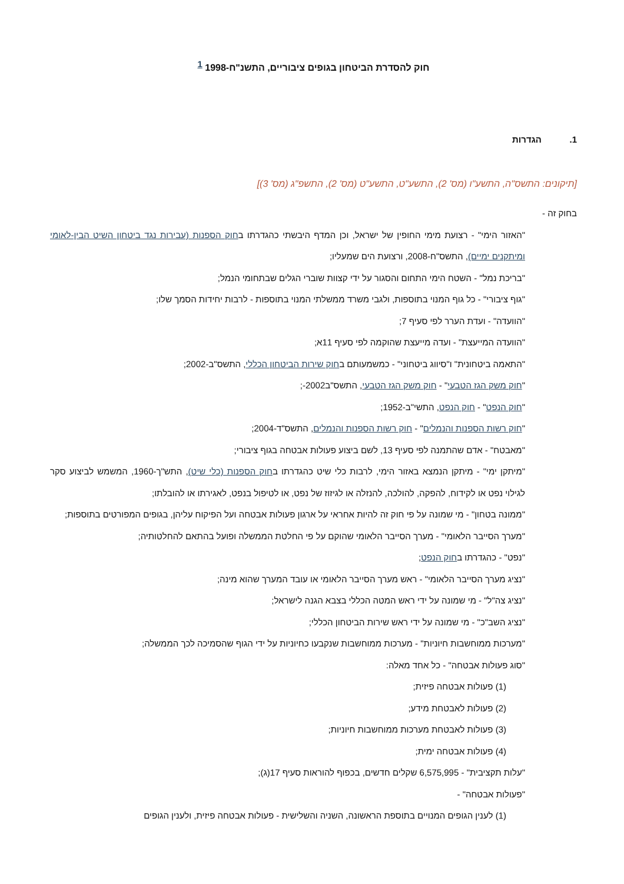חוק להסדרת הביטחון בגופים ציבוריים, התשנ"ח-1998 <sup>1</sup>
1. הגדרות
[תיקונים: התשס"ה, התשע"ו (מס' 2), התשע"ט, התשע"ט (מס' 2), התשפ"ג (מס' 3)]
בחוק זה -
"האזור הימי" - רצועת מימי החופין של ישראל, וכן המדף היבשתי כהגדרתו בחוק הספנות (עבירות נגד ביטחון השיט הבין-לאומי ומיתקנים ימיים), התשס"ח-2008, ורצועת הים שמעליו;
"בריכת נמל" - השטח הימי התחום והסגור על ידי קצוות שוברי הגלים שבתחומי הנמל;
"גוף ציבורי" - כל גוף המנוי בתוספות, ולגבי משרד ממשלתי המנוי בתוספות - לרבות יחידות הסמך שלו;
"הוועדה" - ועדת הערר לפי סעיף 7;
"הוועדה המייעצת" - ועדה מייעצת שהוקמה לפי סעיף 11א;
"התאמה ביטחונית" ו"סיווג ביטחוני" - כמשמעותם בחוק שירות הביטחון הכללי, התשס"ב-2002;
"חוק משק הגז הטבעי" - חוק משק הגז הטבעי, התשס"ב2002-;
"חוק הנפט" - חוק הנפט, התשי"ב-1952;
"חוק רשות הספנות והנמלים" - חוק רשות הספנות והנמלים, התשס"ד-2004;
"מאבטח" - אדם שהתמנה לפי סעיף 13, לשם ביצוע פעולות אבטחה בגוף ציבורי;
"מיתקן ימי" - מיתקן הנמצא באזור הימי, לרבות כלי שיט כהגדרתו בחוק הספנות (כלי שיט), התש"ך-1960, המשמש לביצוע סקר לגילוי נפט או לקידוח, להפקה, להולכה, להנזלה או לגיזוז של נפט, או לטיפול בנפט, לאגירתו או להובלתו;
"ממונה בטחון" - מי שמונה על פי חוק זה להיות אחראי על ארגון פעולות אבטחה ועל הפיקוח עליהן, בגופים המפורטים בתוספות;
"מערך הסייבר הלאומי" - מערך הסייבר הלאומי שהוקם על פי החלטת הממשלה ופועל בהתאם להחלטותיה;
"נפט" - כהגדרתו בחוק הנפט;
"נציג מערך הסייבר הלאומי" - ראש מערך הסייבר הלאומי או עובד המערך שהוא מינה;
"נציג צה"ל" - מי שמונה על ידי ראש המטה הכללי בצבא הגנה לישראל;
"נציג השב"כ" - מי שמונה על ידי ראש שירות הביטחון הכללי;
"מערכות ממוחשבות חיוניות" - מערכות ממוחשבות שנקבעו כחיוניות על ידי הגוף שהסמיכה לכך הממשלה;
"סוג פעולות אבטחה" - כל אחד מאלה:
(1) פעולות אבטחה פיזית;
(2) פעולות לאבטחת מידע;
(3) פעולות לאבטחת מערכות ממוחשבות חיוניות;
(4) פעולות אבטחה ימית;
"עלות תקציבית" - 6,575,995 שקלים חדשים, בכפוף להוראות סעיף 17(ג);
"פעולות אבטחה" -
(1) לענין הגופים המנויים בתוספת הראשונה, השניה והשלישית - פעולות אבטחה פיזית, ולענין הגופים